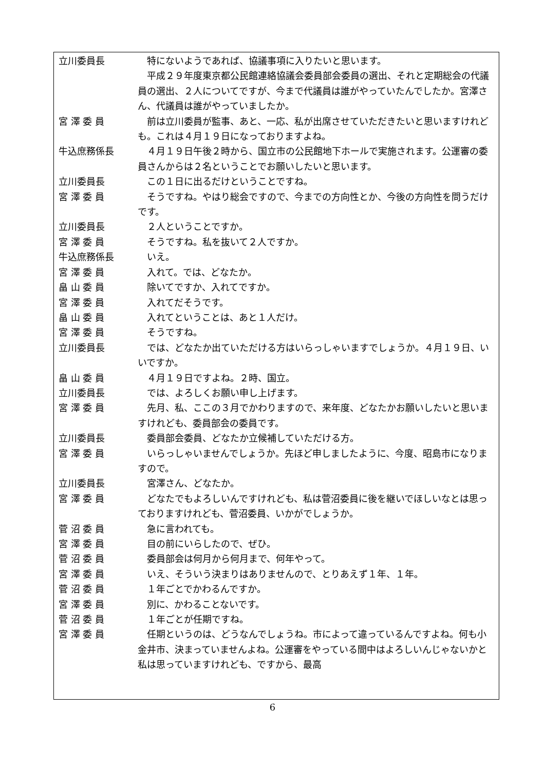立川委員長 特にないようであれば、協議事項に入りたいと思います。
平成２９年度東京都公民館連絡協議会委員部会委員の選出、それと定期総会の代議員の選出、２人についてですが、今まで代議員は誰がやっていたんでしたか。宮澤さん、代議員は誰がやっていましたか。
宮 澤 委 員 前は立川委員が監事、あと、一応、私が出席させていただきたいと思いますけれども。これは４月１９日になっておりますよね。
牛込庶務係長 ４月１９日午後２時から、国立市の公民館地下ホールで実施されます。公運審の委員さんからは２名ということでお願いしたいと思います。
立川委員長 この１日に出るだけということですね。
宮 澤 委 員 そうですね。やはり総会ですので、今までの方向性とか、今後の方向性を問うだけです。
立川委員長 ２人ということですか。
宮 澤 委 員 そうですね。私を抜いて２人ですか。
牛込庶務係長 いえ。
宮 澤 委 員 入れて。では、どなたか。
畠 山 委 員 除いてですか、入れてですか。
宮 澤 委 員 入れてだそうです。
畠 山 委 員 入れてということは、あと１人だけ。
宮 澤 委 員 そうですね。
立川委員長 では、どなたか出ていただける方はいらっしゃいますでしょうか。４月１９日、いいですか。
畠 山 委 員 ４月１９日ですよね。２時、国立。
立川委員長 では、よろしくお願い申し上げます。
宮 澤 委 員 先月、私、ここの３月でかわりますので、来年度、どなたかお願いしたいと思いますけれども、委員部会の委員です。
立川委員長 委員部会委員、どなたか立候補していただける方。
宮 澤 委 員 いらっしゃいませんでしょうか。先ほど申しましたように、今度、昭島市になりますので。
立川委員長 宮澤さん、どなたか。
宮 澤 委 員 どなたでもよろしいんですけれども、私は菅沼委員に後を継いでほしいなとは思っておりますけれども、菅沼委員、いかがでしょうか。
菅 沼 委 員 急に言われても。
宮 澤 委 員 目の前にいらしたので、ぜひ。
菅 沼 委 員 委員部会は何月から何月まで、何年やって。
宮 澤 委 員 いえ、そういう決まりはありませんので、とりあえず１年、１年。
菅 沼 委 員 １年ごとでかわるんですか。
宮 澤 委 員 別に、かわることないです。
菅 沼 委 員 １年ごとが任期ですね。
宮 澤 委 員 任期というのは、どうなんでしょうね。市によって違っているんですよね。何も小金井市、決まっていませんよね。公運審をやっている間中はよろしいんじゃないかと私は思っていますけれども、ですから、最高
6